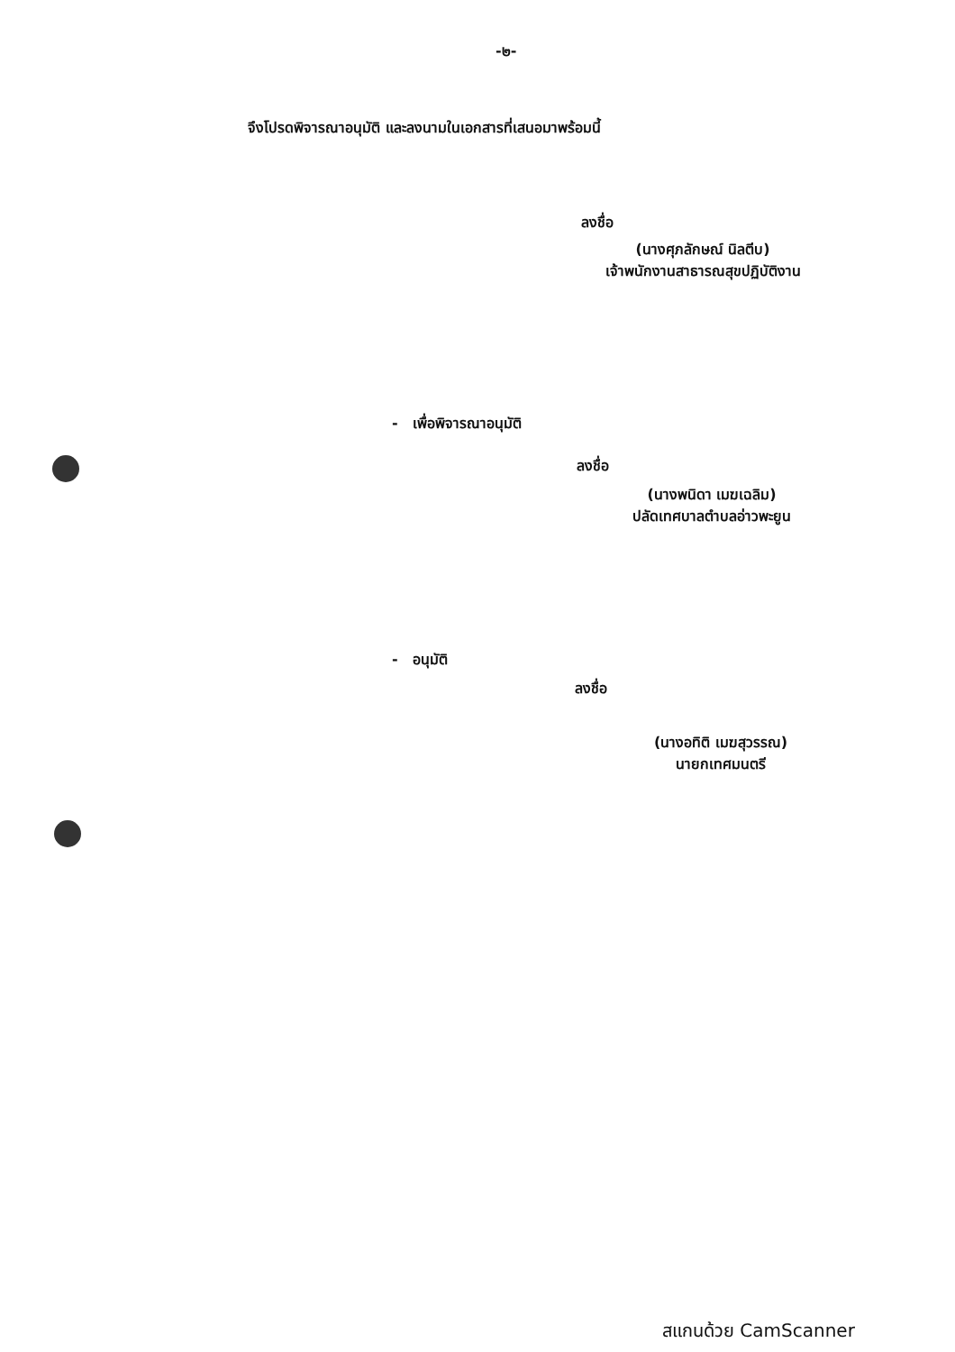-๒-
จึงโปรดพิจารณาอนุมัติ และลงนามในเอกสารที่เสนอมาพร้อมนี้
ลงชื่อ
(นางศุภลักษณ์ นิลตีบ)
เจ้าพนักงานสาธารณสุขปฏิบัติงาน
- เพื่อพิจารณาอนุมัติ
ลงชื่อ
(นางพนิดา เมฆเฉลิม)
ปลัดเทศบาลตำบลอ่าวพะยูน
- อนุมัติ
ลงชื่อ
(นางอทิติ เมฆสุวรรณ)
นายกเทศมนตรี
สแกนด้วย CamScanner